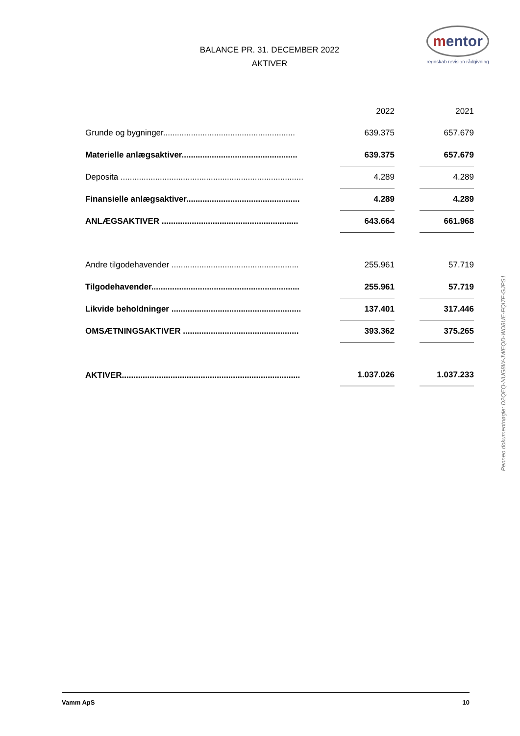BALANCE PR. 31. DECEMBER 2022
AKTIVER
mentor
regnskab revision rådgivning
| | | 2022 | | 2021 |
| Grunde og bygninger......................................................... | | 639.375 | | 657.679 |
| Materielle anlægsaktiver.................................................. | | 639.375 | | 657.679 |
| Deposita ............................................................................... | | 4.289 | | 4.289 |
| Finansielle anlægsaktiver................................................. | | 4.289 | | 4.289 |
| ANLÆGSAKTIVER ........................................................... | | 643.664 | | 661.968 |
| Andre tilgodehavender ....................................................... | | 255.961 | | 57.719 |
| Tilgodehavender................................................................ | | 255.961 | | 57.719 |
| Likvide beholdninger ........................................................ | | 137.401 | | 317.446 |
| OMSÆTNINGSAKTIVER .................................................. | | 393.362 | | 375.265 |
| AKTIVER............................................................................. | | 1.037.026 | | 1.037.233 |
Penneo dokumentnøgle: D2QEQ-NUG8W-JWEQD-WD8UE-FQI7F-GJPS1
Vamm ApS 10